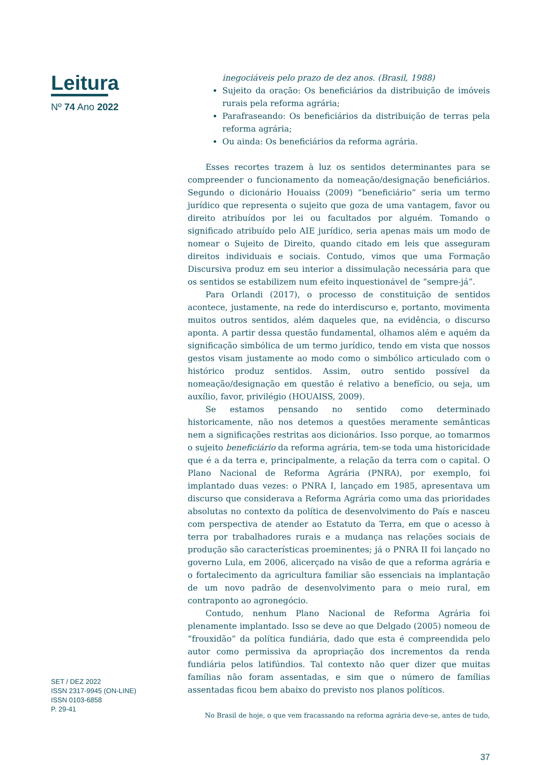Leitura
Nº 74 Ano 2022
SET / DEZ 2022
ISSN 2317-9945 (ON-LINE)
ISSN 0103-6858
P. 29-41
inegociáveis pelo prazo de dez anos. (Brasil, 1988)
Sujeito da oração: Os beneficiários da distribuição de imóveis rurais pela reforma agrária;
Parafraseando: Os beneficiários da distribuição de terras pela reforma agrária;
Ou ainda: Os beneficiários da reforma agrária.
Esses recortes trazem à luz os sentidos determinantes para se compreender o funcionamento da nomeação/designação beneficiários. Segundo o dicionário Houaiss (2009) “beneficiário” seria um termo jurídico que representa o sujeito que goza de uma vantagem, favor ou direito atribuídos por lei ou facultados por alguém. Tomando o significado atribuído pelo AIE jurídico, seria apenas mais um modo de nomear o Sujeito de Direito, quando citado em leis que asseguram direitos individuais e sociais. Contudo, vimos que uma Formação Discursiva produz em seu interior a dissimulação necessária para que os sentidos se estabilizem num efeito inquestionável de “sempre-já”.
Para Orlandi (2017), o processo de constituição de sentidos acontece, justamente, na rede do interdiscurso e, portanto, movimenta muitos outros sentidos, além daqueles que, na evidência, o discurso aponta. A partir dessa questão fundamental, olhamos além e aquém da significação simbólica de um termo jurídico, tendo em vista que nossos gestos visam justamente ao modo como o simbólico articulado com o histórico produz sentidos. Assim, outro sentido possível da nomeação/designação em questão é relativo a benefício, ou seja, um auxílio, favor, privilégio (HOUAISS, 2009).
Se estamos pensando no sentido como determinado historicamente, não nos detemos a questões meramente semânticas nem a significações restritas aos dicionários. Isso porque, ao tomarmos o sujeito beneficiário da reforma agrária, tem-se toda uma historicidade que é a da terra e, principalmente, a relação da terra com o capital. O Plano Nacional de Reforma Agrária (PNRA), por exemplo, foi implantado duas vezes: o PNRA I, lançado em 1985, apresentava um discurso que considerava a Reforma Agrária como uma das prioridades absolutas no contexto da política de desenvolvimento do País e nasceu com perspectiva de atender ao Estatuto da Terra, em que o acesso à terra por trabalhadores rurais e a mudança nas relações sociais de produção são características proeminentes; já o PNRA II foi lançado no governo Lula, em 2006, alicerçado na visão de que a reforma agrária e o fortalecimento da agricultura familiar são essenciais na implantação de um novo padrão de desenvolvimento para o meio rural, em contraponto ao agronegócio.
Contudo, nenhum Plano Nacional de Reforma Agrária foi plenamente implantado. Isso se deve ao que Delgado (2005) nomeou de “frouxidão” da política fundiária, dado que esta é compreendida pelo autor como permissiva da apropriação dos incrementos da renda fundiária pelos latifúndios. Tal contexto não quer dizer que muitas famílias não foram assentadas, e sim que o número de famílias assentadas ficou bem abaixo do previsto nos planos políticos.
No Brasil de hoje, o que vem fracassando na reforma agrária deve-se, antes de tudo,
37